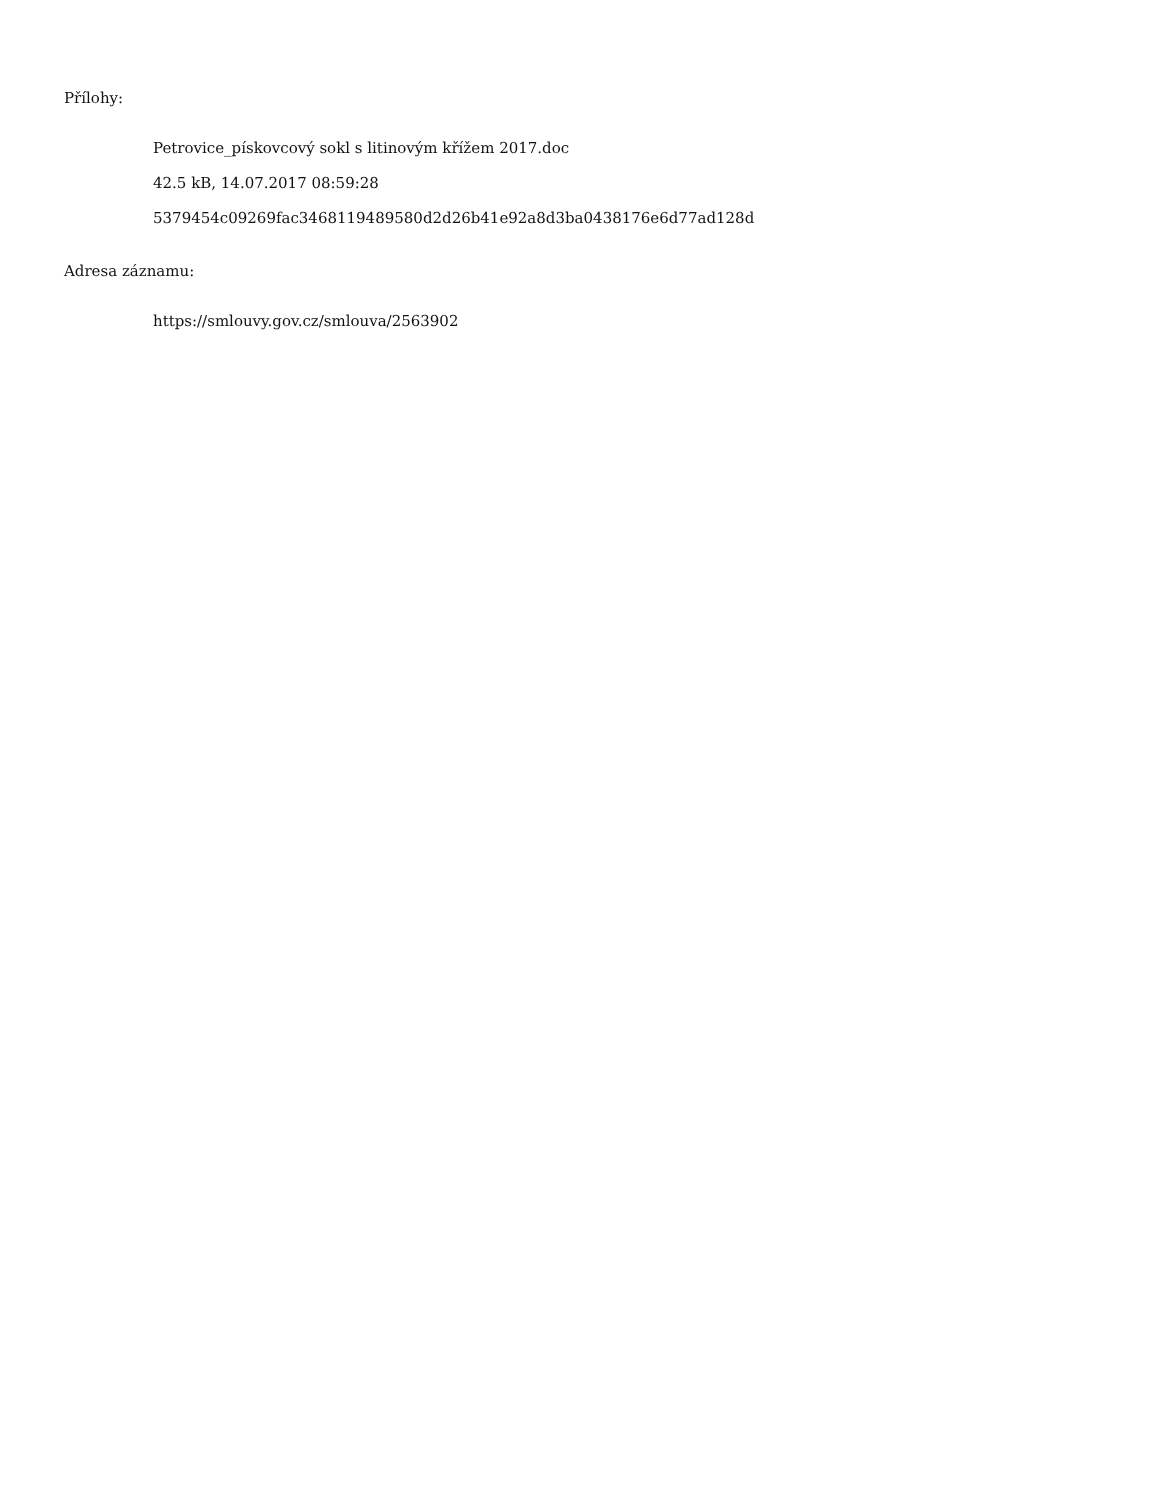Přílohy:
Petrovice_pískovcový sokl s litinovým křížem 2017.doc
42.5 kB, 14.07.2017 08:59:28
5379454c09269fac3468119489580d2d26b41e92a8d3ba0438176e6d77ad128d
Adresa záznamu:
https://smlouvy.gov.cz/smlouva/2563902